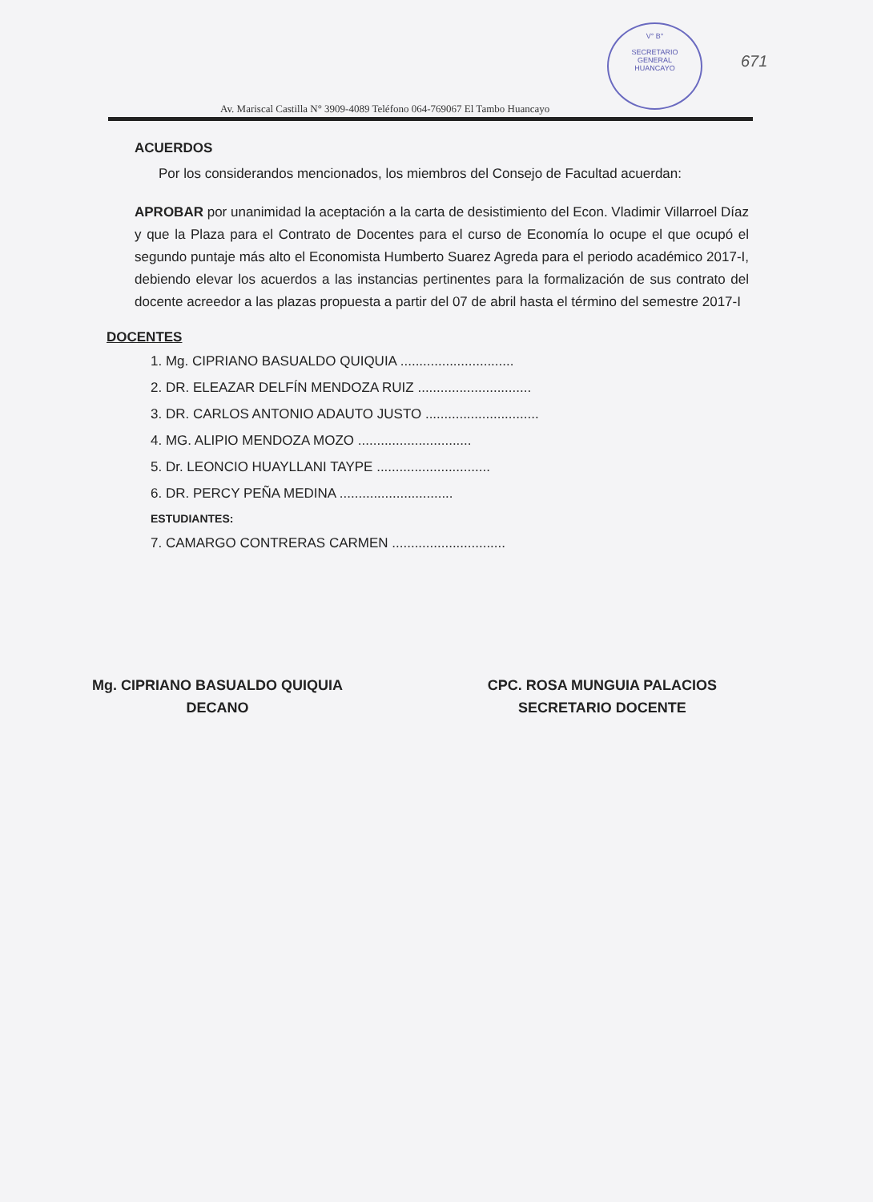V° B°
SECRETARIO
GENERAL
HUANCAYO
671
Av. Mariscal Castilla N° 3909-4089 Teléfono 064-769067 El Tambo Huancayo
ACUERDOS
Por los considerandos mencionados, los miembros del Consejo de Facultad acuerdan:
APROBAR por unanimidad la aceptación a la carta de desistimiento del Econ. Vladimir Villarroel Díaz y que la Plaza para el Contrato de Docentes para el curso de Economía lo ocupe el que ocupó el segundo puntaje más alto el Economista Humberto Suarez Agreda para el periodo académico 2017-I, debiendo elevar los acuerdos a las instancias pertinentes para la formalización de sus contrato del docente acreedor a las plazas propuesta a partir del 07 de abril hasta el término del semestre 2017-I
DOCENTES
1. Mg. CIPRIANO BASUALDO QUIQUIA ..............................
2. DR. ELEAZAR DELFÍN MENDOZA RUIZ ..............................
3. DR. CARLOS ANTONIO ADAUTO JUSTO ..............................
4. MG. ALIPIO MENDOZA MOZO ..............................
5. Dr. LEONCIO HUAYLLANI TAYPE ..............................
6. DR. PERCY PEÑA MEDINA ..............................
ESTUDIANTES:
7. CAMARGO CONTRERAS CARMEN ..............................
Mg. CIPRIANO BASUALDO QUIQUIA
DECANO
CPC. ROSA MUNGUIA PALACIOS
SECRETARIO DOCENTE